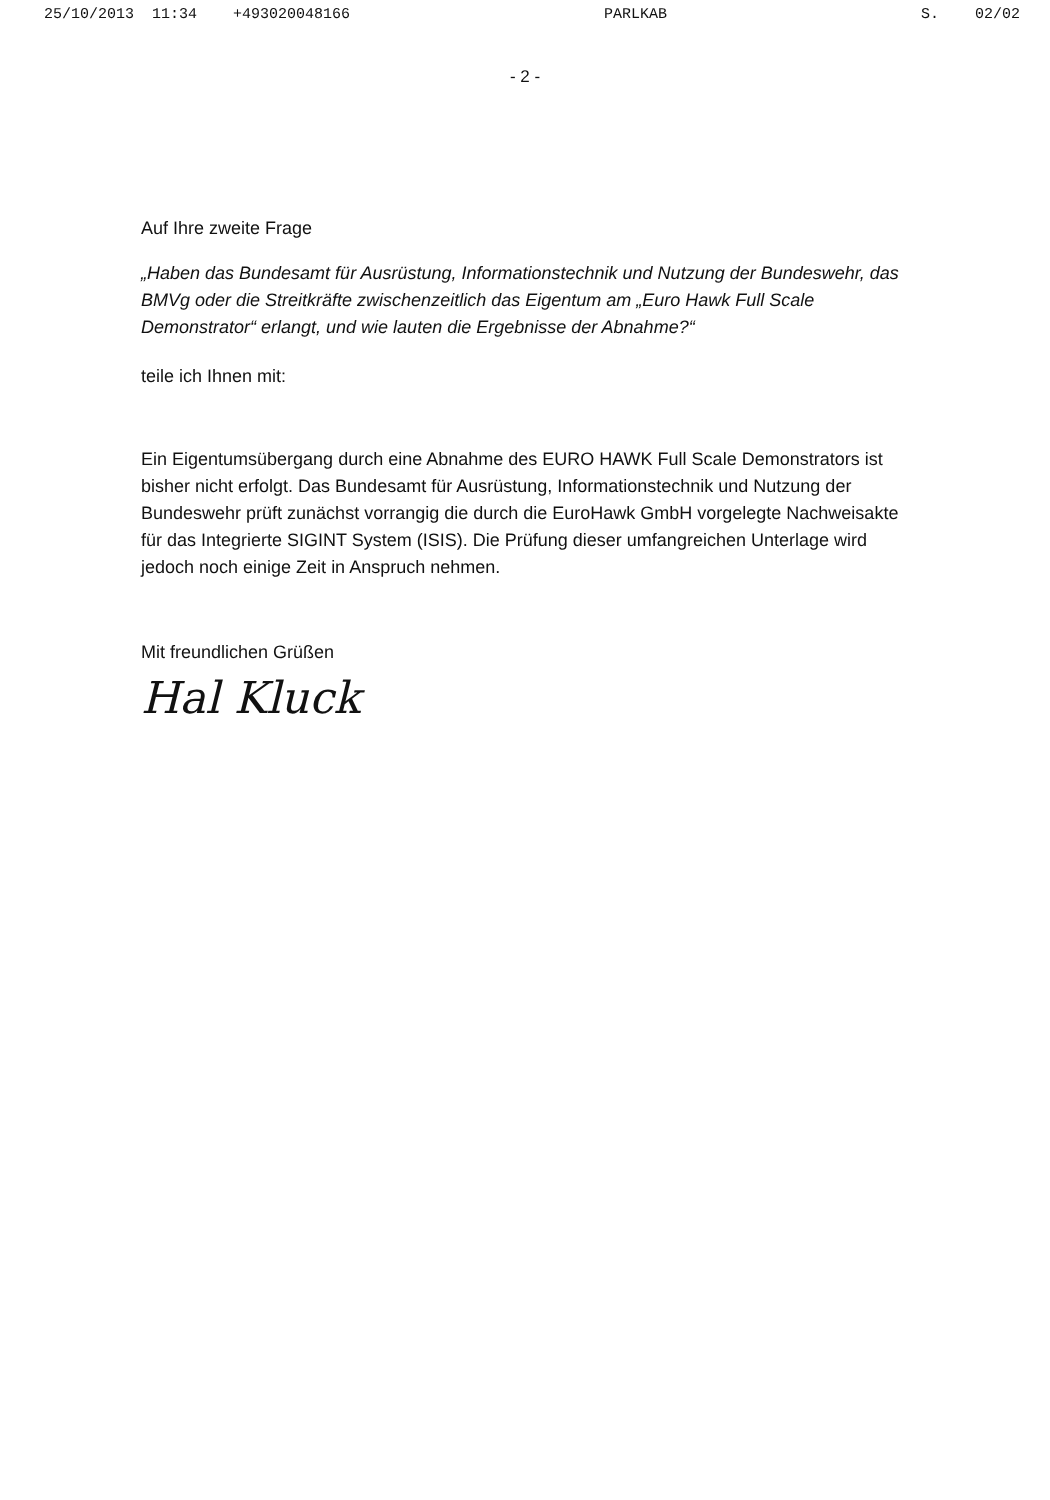25/10/2013 11:34 +493020048166 PARLKAB S. 02/02
- 2 -
Auf Ihre zweite Frage
„Haben das Bundesamt für Ausrüstung, Informationstechnik und Nutzung der Bundeswehr, das BMVg oder die Streitkräfte zwischenzeitlich das Eigentum am „Euro Hawk Full Scale Demonstrator“ erlangt, und wie lauten die Ergebnisse der Abnahme?“
teile ich Ihnen mit:
Ein Eigentumsübergang durch eine Abnahme des EURO HAWK Full Scale Demonstrators ist bisher nicht erfolgt. Das Bundesamt für Ausrüstung, Informationstechnik und Nutzung der Bundeswehr prüft zunächst vorrangig die durch die EuroHawk GmbH vorgelegte Nachweisakte für das Integrierte SIGINT System (ISIS). Die Prüfung dieser umfangreichen Unterlage wird jedoch noch einige Zeit in Anspruch nehmen.
Mit freundlichen Grüßen
Hal Kluck